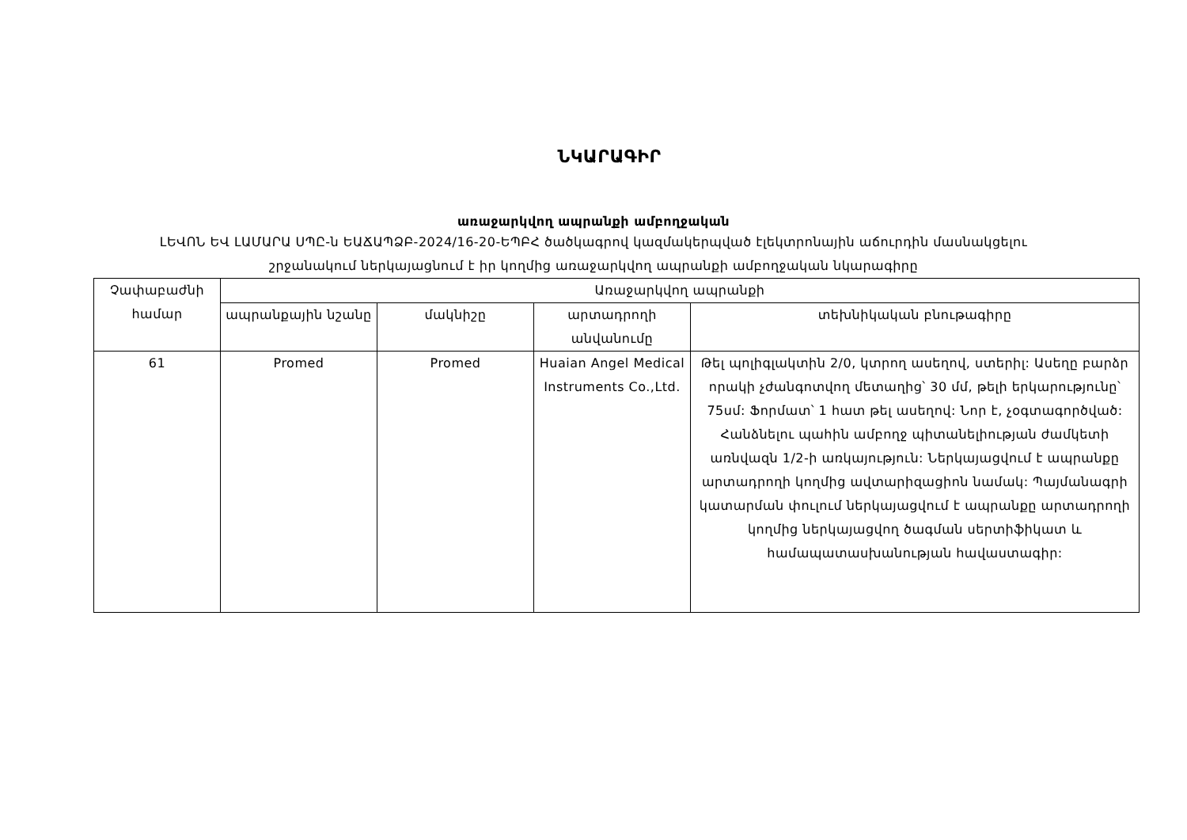ՆԿԱՐԱԳԻՐ
առաջարկվող ապրանքի ամբողջական
ԼԵՎՈՆ ԵՎ ԼԱՄԱՐԱ ՍՊԸ-ն ԵԱՃԱՊՁԲ-2024/16-20-ԵՊԲՀ ծածկագրով կազմակերպված էլեկտրոնային աճուրդին մասնակցելու շրջանակում ներկայացնում է իր կողմից առաջարկվող ապրանքի ամբողջական նկարագիրը
| Չափաբաժնի համար | Առաջարկվող ապրանքի | | | |
| --- | --- | --- | --- | --- |
| | ապրանքային նշանը | մակնիշը | արտադրողի անվանումը | տեխնիկական բնութագիրը |
| 61 | Promed | Promed | Huaian Angel Medical Instruments Co.,Ltd. | Թել պոլիգլակտին 2/0, կտրող ասեղով, ստերիլ: Ասեղը բարձր որակի չժանգոտվող մետաղից՝ 30 մմ, թելի երկարությունը՝ 75սմ: Ֆորմատ՝ 1 հատ թել ասեղով: Նոր է, չօգտագործված: Հանձնելու պահին ամբողջ պիտանելիության ժամկետի առնվազն 1/2-ի առկայություն: Ներկայացվում է ապրանքը արտադրողի կողմից ավտարիզացիոն նամակ: Պայմանագրի կատարման փուլում ներկայացվում է ապրանքը արտադրողի կողմից ներկայացվող ծագման սերտիֆիկատ և համապատասխանության հավաստագիր: |